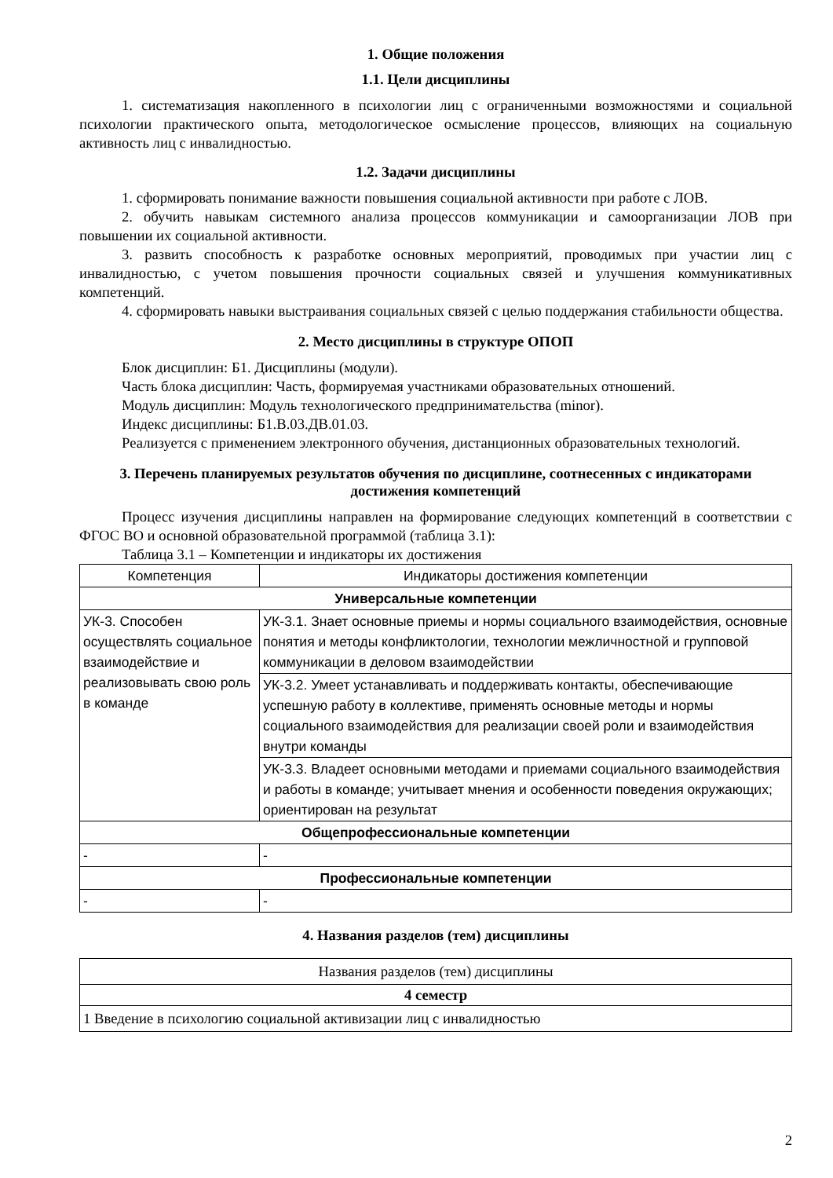1. Общие положения
1.1. Цели дисциплины
1. систематизация накопленного в психологии лиц с ограниченными возможностями и социальной психологии практического опыта, методологическое осмысление процессов, влияющих на социальную активность лиц с инвалидностью.
1.2. Задачи дисциплины
1. сформировать понимание важности повышения социальной активности при работе с ЛОВ.
2. обучить навыкам системного анализа процессов коммуникации и самоорганизации ЛОВ при повышении их социальной активности.
3. развить способность к разработке основных мероприятий, проводимых при участии лиц с инвалидностью, с учетом повышения прочности социальных связей и улучшения коммуникативных компетенций.
4. сформировать навыки выстраивания социальных связей с целью поддержания стабильности общества.
2. Место дисциплины в структуре ОПОП
Блок дисциплин: Б1. Дисциплины (модули).
Часть блока дисциплин: Часть, формируемая участниками образовательных отношений.
Модуль дисциплин: Модуль технологического предпринимательства (minor).
Индекс дисциплины: Б1.В.03.ДВ.01.03.
Реализуется с применением электронного обучения, дистанционных образовательных технологий.
3. Перечень планируемых результатов обучения по дисциплине, соотнесенных с индикаторами достижения компетенций
Процесс изучения дисциплины направлен на формирование следующих компетенций в соответствии с ФГОС ВО и основной образовательной программой (таблица 3.1):
Таблица 3.1 – Компетенции и индикаторы их достижения
| Компетенция | Индикаторы достижения компетенции |
| Универсальные компетенции | |
| УК-3. Способен осуществлять социальное взаимодействие и реализовывать свою роль в команде | УК-3.1. Знает основные приемы и нормы социального взаимодействия, основные понятия и методы конфликтологии, технологии межличностной и групповой коммуникации в деловом взаимодействии |
| | УК-3.2. Умеет устанавливать и поддерживать контакты, обеспечивающие успешную работу в коллективе, применять основные методы и нормы социального взаимодействия для реализации своей роли и взаимодействия внутри команды |
| | УК-3.3. Владеет основными методами и приемами социального взаимодействия и работы в команде; учитывает мнения и особенности поведения окружающих; ориентирован на результат |
| Общепрофессиональные компетенции | |
| - | - |
| Профессиональные компетенции | |
| - | - |
4. Названия разделов (тем) дисциплины
| Названия разделов (тем) дисциплины |
| 4 семестр |
| 1 Введение в психологию социальной активизации лиц с инвалидностью |
2